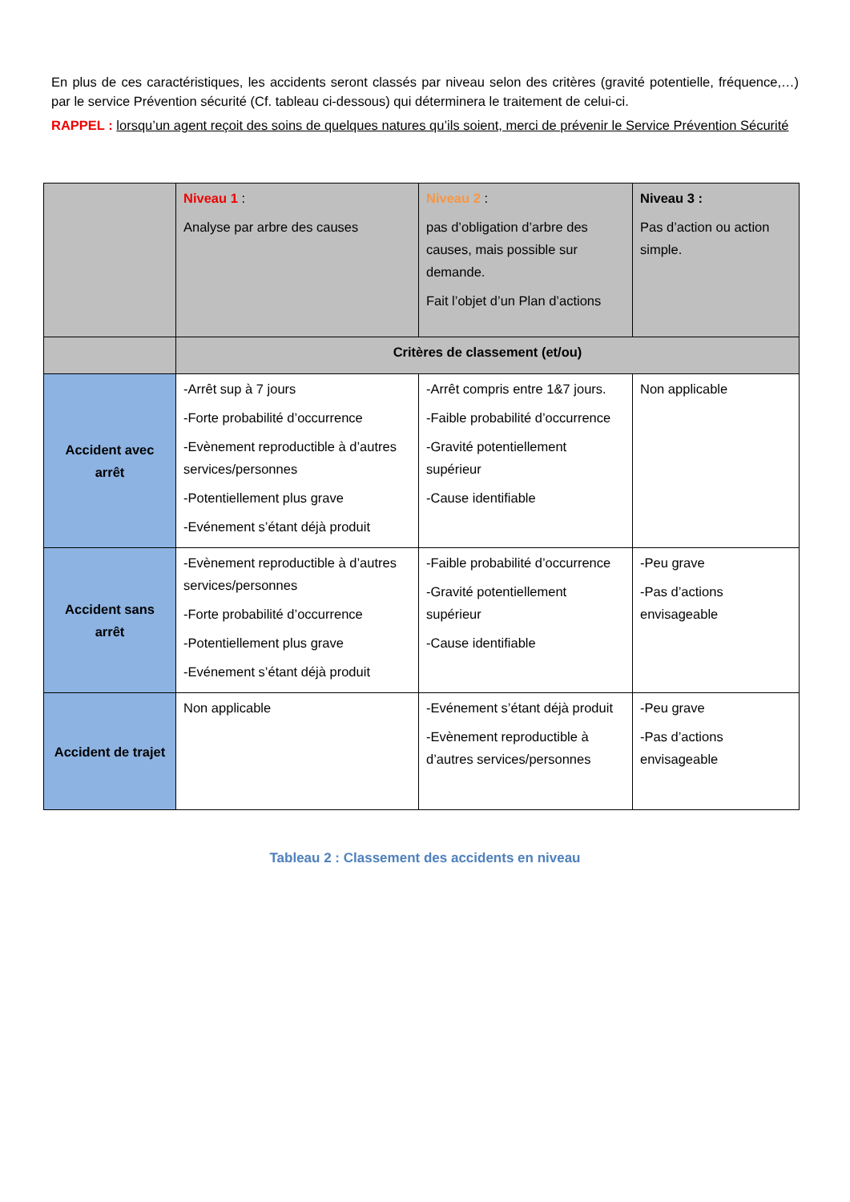En plus de ces caractéristiques, les accidents seront classés par niveau selon des critères (gravité potentielle, fréquence,…) par le service Prévention sécurité (Cf. tableau ci-dessous) qui déterminera le traitement de celui-ci.
RAPPEL : lorsqu’un agent reçoit des soins de quelques natures qu’ils soient, merci de prévenir le Service Prévention Sécurité
| | Niveau 1 : Analyse par arbre des causes | Niveau 2 : pas d’obligation d’arbre des causes, mais possible sur demande. Fait l’objet d’un Plan d’actions | Niveau 3 : Pas d’action ou action simple. |
| | Critères de classement (et/ou) | | |
| Accident avec arrêt | -Arrêt sup à 7 jours -Forte probabilité d’occurrence -Evènement reproductible à d’autres services/personnes -Potentiellement plus grave -Evénement s’étant déjà produit | -Arrêt compris entre 1&7 jours. -Faible probabilité d’occurrence -Gravité potentiellement supérieur -Cause identifiable | Non applicable |
| Accident sans arrêt | -Evènement reproductible à d’autres services/personnes -Forte probabilité d’occurrence -Potentiellement plus grave -Evénement s’étant déjà produit | -Faible probabilité d’occurrence -Gravité potentiellement supérieur -Cause identifiable | -Peu grave -Pas d’actions envisageable |
| Accident de trajet | Non applicable | -Evénement s’étant déjà produit -Evènement reproductible à d’autres services/personnes | -Peu grave -Pas d’actions envisageable |
Tableau 2 : Classement des accidents en niveau